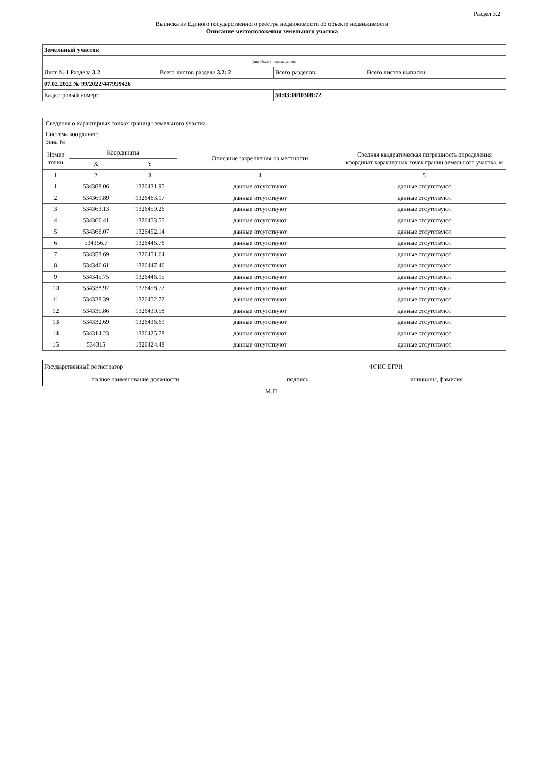Раздел 3.2
Выписка из Единого государственного реестра недвижимости об объекте недвижимости
Описание местоположения земельного участка
| Земельный участок | | | |
| (вид объекта недвижимости) | | | |
| Лист № 1 Раздела 3.2 | Всего листов раздела 3.2: 2 | Всего разделов: | Всего листов выписки: |
| 07.02.2022 № 99/2022/447999426 | | | |
| Кадастровый номер: | | 50:03:0010308:72 | |
| Сведения о характерных точках границы земельного участка | | | | |
| Система координат: Зона № | | | | |
| Номер точки | Координаты | | Описание закрепления на местности | Средняя квадратическая погрешность определения координат характерных точек границ земельного участка, м |
| | X | Y | | |
| 1 | 2 | 3 | 4 | 5 |
| 1 | 534388.06 | 1326431.95 | данные отсутствуют | данные отсутствуют |
| 2 | 534369.89 | 1326463.17 | данные отсутствуют | данные отсутствуют |
| 3 | 534363.13 | 1326459.26 | данные отсутствуют | данные отсутствуют |
| 4 | 534366.41 | 1326453.55 | данные отсутствуют | данные отсутствуют |
| 5 | 534366.07 | 1326452.14 | данные отсутствуют | данные отсутствуют |
| 6 | 534356.7 | 1326446.76 | данные отсутствуют | данные отсутствуют |
| 7 | 534353.69 | 1326451.64 | данные отсутствуют | данные отсутствуют |
| 8 | 534346.61 | 1326447.46 | данные отсутствуют | данные отсутствуют |
| 9 | 534345.75 | 1326446.95 | данные отсутствуют | данные отсутствуют |
| 10 | 534338.92 | 1326458.72 | данные отсутствуют | данные отсутствуют |
| 11 | 534328.39 | 1326452.72 | данные отсутствуют | данные отсутствуют |
| 12 | 534335.86 | 1326439.58 | данные отсутствуют | данные отсутствуют |
| 13 | 534332.69 | 1326436.69 | данные отсутствуют | данные отсутствуют |
| 14 | 534314.23 | 1326425.78 | данные отсутствуют | данные отсутствуют |
| 15 | 534315 | 1326424.48 | данные отсутствуют | данные отсутствуют |
| Государственный регистратор | | ФГИС ЕГРН |
| полное наименование должности | подпись | инициалы, фамилия |
М.П.